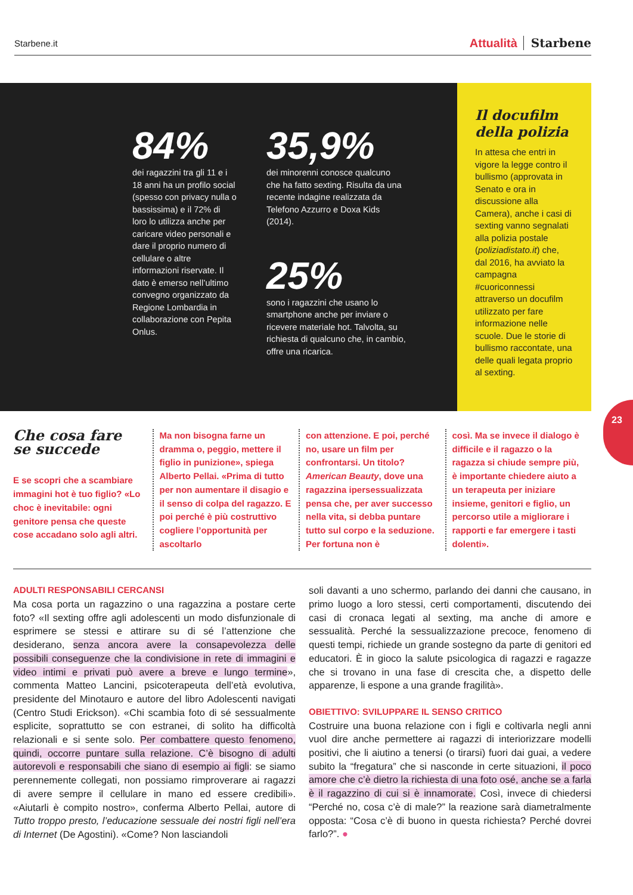Starbene.it Attualità Starbene
84%
dei ragazzini tra gli 11 e i 18 anni ha un profilo social (spesso con privacy nulla o bassissima) e il 72% di loro lo utilizza anche per caricare video personali e dare il proprio numero di cellulare o altre informazioni riservate. Il dato è emerso nell’ultimo convegno organizzato da Regione Lombardia in collaborazione con Pepita Onlus.
35,9%
dei minorenni conosce qualcuno che ha fatto sexting. Risulta da una recente indagine realizzata da Telefono Azzurro e Doxa Kids (2014).
25%
sono i ragazzini che usano lo smartphone anche per inviare o ricevere materiale hot. Talvolta, su richiesta di qualcuno che, in cambio, offre una ricarica.
Il docufilm della polizia
In attesa che entri in vigore la legge contro il bullismo (approvata in Senato e ora in discussione alla Camera), anche i casi di sexting vanno segnalati alla polizia postale (poliziadistato.it) che, dal 2016, ha avviato la campagna #cuoriconnessi attraverso un docufilm utilizzato per fare informazione nelle scuole. Due le storie di bullismo raccontate, una delle quali legata proprio al sexting.
23
Che cosa fare
se succede
E se scopri che a scambiare immagini hot è tuo figlio? «Lo choc è inevitabile: ogni genitore pensa che queste cose accadano solo agli altri.
Ma non bisogna farne un dramma o, peggio, mettere il figlio in punizione», spiega Alberto Pellai. «Prima di tutto per non aumentare il disagio e il senso di colpa del ragazzo. E poi perché è più costruttivo cogliere l’opportunità per ascoltarlo
con attenzione. E poi, perché no, usare un film per confrontarsi. Un titolo? American Beauty, dove una ragazzina ipersessualizzata pensa che, per aver successo nella vita, si debba puntare tutto sul corpo e la seduzione. Per fortuna non è
così. Ma se invece il dialogo è difficile e il ragazzo o la ragazza si chiude sempre più, è importante chiedere aiuto a un terapeuta per iniziare insieme, genitori e figlio, un percorso utile a migliorare i rapporti e far emergere i tasti dolenti».
ADULTI RESPONSABILI CERCANSI
Ma cosa porta un ragazzino o una ragazzina a postare certe foto? «Il sexting offre agli adolescenti un modo disfunzionale di esprimere se stessi e attirare su di sé l’attenzione che desiderano, senza ancora avere la consapevolezza delle possibili conseguenze che la condivisione in rete di immagini e video intimi e privati può avere a breve e lungo termine», commenta Matteo Lancini, psicoterapeuta dell’età evolutiva, presidente del Minotauro e autore del libro Adolescenti navigati (Centro Studi Erickson). «Chi scambia foto di sé sessualmente esplicite, soprattutto se con estranei, di solito ha difficoltà relazionali e si sente solo. Per combattere questo fenomeno, quindi, occorre puntare sulla relazione. C’è bisogno di adulti autorevoli e responsabili che siano di esempio ai figli: se siamo perennemente collegati, non possiamo rimproverare ai ragazzi di avere sempre il cellulare in mano ed essere credibili». «Aiutarli è compito nostro», conferma Alberto Pellai, autore di Tutto troppo presto, l’educazione sessuale dei nostri figli nell’era di Internet (De Agostini). «Come? Non lasciandoli
soli davanti a uno schermo, parlando dei danni che causano, in primo luogo a loro stessi, certi comportamenti, discutendo dei casi di cronaca legati al sexting, ma anche di amore e sessualità. Perché la sessualizzazione precoce, fenomeno di questi tempi, richiede un grande sostegno da parte di genitori ed educatori. È in gioco la salute psicologica di ragazzi e ragazze che si trovano in una fase di crescita che, a dispetto delle apparenze, li espone a una grande fragilità».
OBIETTIVO: SVILUPPARE IL SENSO CRITICO
Costruire una buona relazione con i figli e coltivarla negli anni vuol dire anche permettere ai ragazzi di interiorizzare modelli positivi, che li aiutino a tenersi (o tirarsi) fuori dai guai, a vedere subito la “fregatura” che si nasconde in certe situazioni, il poco amore che c’è dietro la richiesta di una foto osé, anche se a farla è il ragazzino di cui si è innamorate. Così, invece di chiedersi “Perché no, cosa c’è di male?” la reazione sarà diametralmente opposta: “Cosa c’è di buono in questa richiesta? Perché dovrei farlo?”. ●